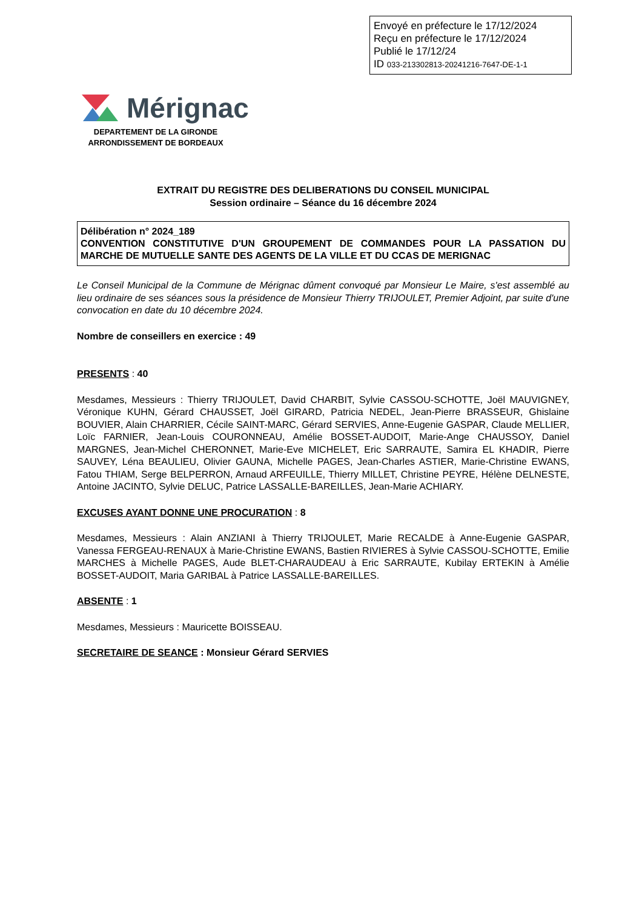Envoyé en préfecture le 17/12/2024
Reçu en préfecture le 17/12/2024
Publié le 17/12/24
ID 033-213302813-20241216-7647-DE-1-1
Mérignac
DEPARTEMENT DE LA GIRONDE
ARRONDISSEMENT DE BORDEAUX
EXTRAIT DU REGISTRE DES DELIBERATIONS DU CONSEIL MUNICIPAL
Session ordinaire – Séance du 16 décembre 2024
Délibération n° 2024_189
CONVENTION CONSTITUTIVE D'UN GROUPEMENT DE COMMANDES POUR LA PASSATION DU MARCHE DE MUTUELLE SANTE DES AGENTS DE LA VILLE ET DU CCAS DE MERIGNAC
Le Conseil Municipal de la Commune de Mérignac dûment convoqué par Monsieur Le Maire, s'est assemblé au lieu ordinaire de ses séances sous la présidence de Monsieur Thierry TRIJOULET, Premier Adjoint, par suite d'une convocation en date du 10 décembre 2024.
Nombre de conseillers en exercice : 49
PRESENTS : 40
Mesdames, Messieurs : Thierry TRIJOULET, David CHARBIT, Sylvie CASSOU-SCHOTTE, Joël MAUVIGNEY, Véronique KUHN, Gérard CHAUSSET, Joël GIRARD, Patricia NEDEL, Jean-Pierre BRASSEUR, Ghislaine BOUVIER, Alain CHARRIER, Cécile SAINT-MARC, Gérard SERVIES, Anne-Eugenie GASPAR, Claude MELLIER, Loïc FARNIER, Jean-Louis COURONNEAU, Amélie BOSSET-AUDOIT, Marie-Ange CHAUSSOY, Daniel MARGNES, Jean-Michel CHERONNET, Marie-Eve MICHELET, Eric SARRAUTE, Samira EL KHADIR, Pierre SAUVEY, Léna BEAULIEU, Olivier GAUNA, Michelle PAGES, Jean-Charles ASTIER, Marie-Christine EWANS, Fatou THIAM, Serge BELPERRON, Arnaud ARFEUILLE, Thierry MILLET, Christine PEYRE, Hélène DELNESTE, Antoine JACINTO, Sylvie DELUC, Patrice LASSALLE-BAREILLES, Jean-Marie ACHIARY.
EXCUSES AYANT DONNE UNE PROCURATION : 8
Mesdames, Messieurs : Alain ANZIANI à Thierry TRIJOULET, Marie RECALDE à Anne-Eugenie GASPAR, Vanessa FERGEAU-RENAUX à Marie-Christine EWANS, Bastien RIVIERES à Sylvie CASSOU-SCHOTTE, Emilie MARCHES à Michelle PAGES, Aude BLET-CHARAUDEAU à Eric SARRAUTE, Kubilay ERTEKIN à Amélie BOSSET-AUDOIT, Maria GARIBAL à Patrice LASSALLE-BAREILLES.
ABSENTE : 1
Mesdames, Messieurs : Mauricette BOISSEAU.
SECRETAIRE DE SEANCE : Monsieur Gérard SERVIES